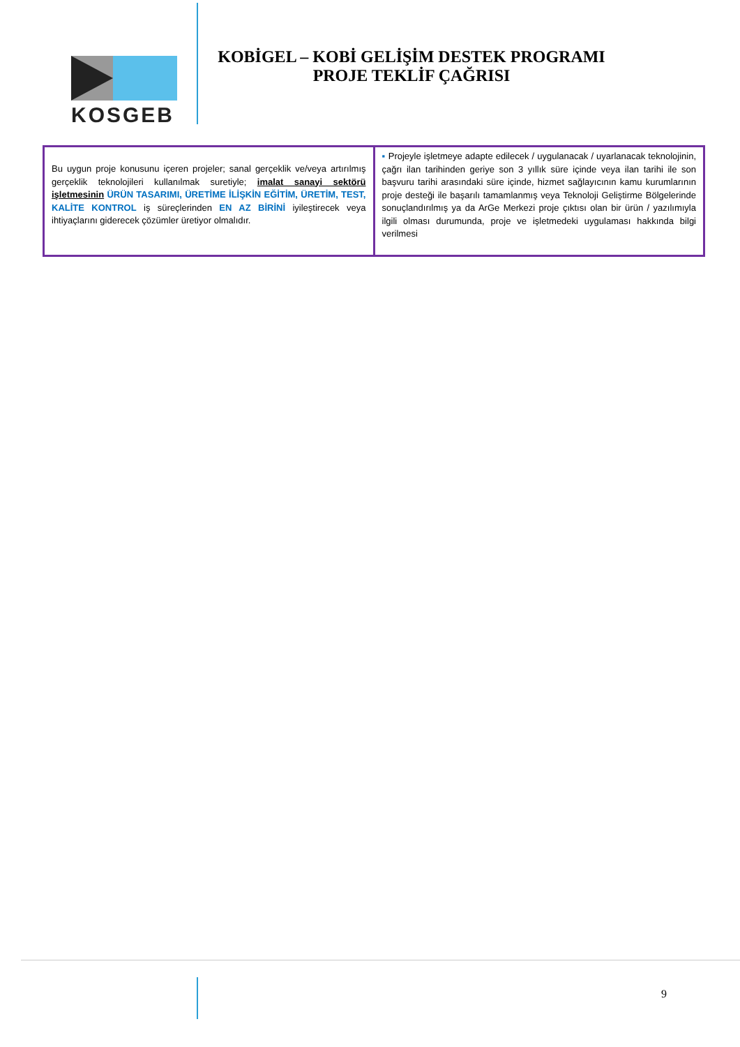KOSGEB
KOBİGEL – KOBİ GELİŞİM DESTEK PROGRAMI
PROJE TEKLİF ÇAĞRISI
| Bu uygun proje konusunu içeren projeler; sanal gerçeklik ve/veya artırılmış gerçeklik teknolojileri kullanılmak suretiyle; imalat sanayi sektörü işletmesinin ÜRÜN TASARIMI, ÜRETİME İLİŞKİN EĞİTİM, ÜRETİM, TEST, KALİTE KONTROL iş süreçlerinden EN AZ BİRİNİ iyileştirecek veya ihtiyaçlarını giderecek çözümler üretiyor olmalıdır. | ▪ Projeyle işletmeye adapte edilecek / uygulanacak / uyarlanacak teknolojinin, çağrı ilan tarihinden geriye son 3 yıllık süre içinde veya ilan tarihi ile son başvuru tarihi arasındaki süre içinde, hizmet sağlayıcının kamu kurumlarının proje desteği ile başarılı tamamlanmış veya Teknoloji Geliştirme Bölgelerinde sonuçlandırılmış ya da ArGe Merkezi proje çıktısı olan bir ürün / yazılımıyla ilgili olması durumunda, proje ve işletmedeki uygulaması hakkında bilgi verilmesi |
9